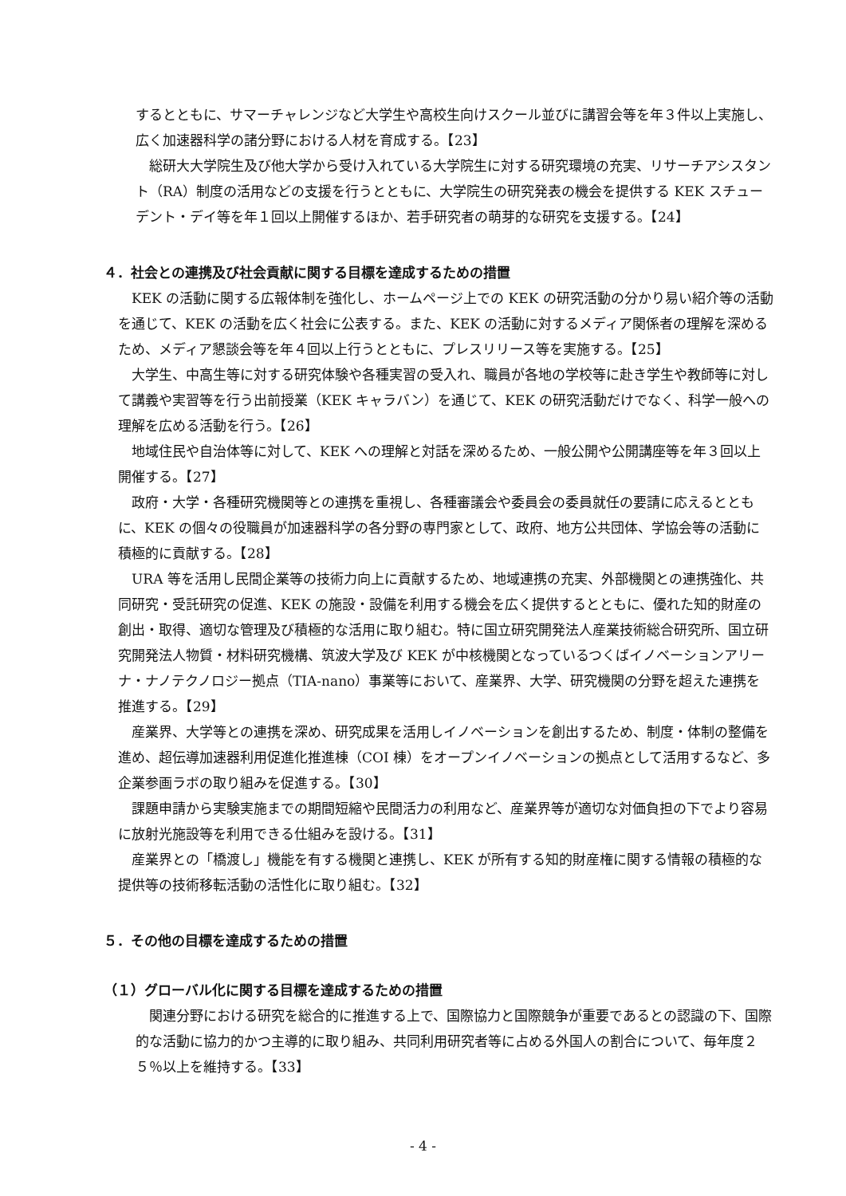するとともに、サマーチャレンジなど大学生や高校生向けスクール並びに講習会等を年３件以上実施し、広く加速器科学の諸分野における人材を育成する。【23】
総研大大学院生及び他大学から受け入れている大学院生に対する研究環境の充実、リサーチアシスタント（RA）制度の活用などの支援を行うとともに、大学院生の研究発表の機会を提供する KEK スチューデント・デイ等を年１回以上開催するほか、若手研究者の萌芽的な研究を支援する。【24】
４．社会との連携及び社会貢献に関する目標を達成するための措置
KEK の活動に関する広報体制を強化し、ホームページ上での KEK の研究活動の分かり易い紹介等の活動を通じて、KEK の活動を広く社会に公表する。また、KEK の活動に対するメディア関係者の理解を深めるため、メディア懇談会等を年４回以上行うとともに、プレスリリース等を実施する。【25】
大学生、中高生等に対する研究体験や各種実習の受入れ、職員が各地の学校等に赴き学生や教師等に対して講義や実習等を行う出前授業（KEK キャラバン）を通じて、KEK の研究活動だけでなく、科学一般への理解を広める活動を行う。【26】
地域住民や自治体等に対して、KEK への理解と対話を深めるため、一般公開や公開講座等を年３回以上開催する。【27】
政府・大学・各種研究機関等との連携を重視し、各種審議会や委員会の委員就任の要請に応えるとともに、KEK の個々の役職員が加速器科学の各分野の専門家として、政府、地方公共団体、学協会等の活動に積極的に貢献する。【28】
URA 等を活用し民間企業等の技術力向上に貢献するため、地域連携の充実、外部機関との連携強化、共同研究・受託研究の促進、KEK の施設・設備を利用する機会を広く提供するとともに、優れた知的財産の創出・取得、適切な管理及び積極的な活用に取り組む。特に国立研究開発法人産業技術総合研究所、国立研究開発法人物質・材料研究機構、筑波大学及び KEK が中核機関となっているつくばイノベーションアリーナ・ナノテクノロジー拠点（TIA-nano）事業等において、産業界、大学、研究機関の分野を超えた連携を推進する。【29】
産業界、大学等との連携を深め、研究成果を活用しイノベーションを創出するため、制度・体制の整備を進め、超伝導加速器利用促進化推進棟（COI 棟）をオープンイノベーションの拠点として活用するなど、多企業参画ラボの取り組みを促進する。【30】
課題申請から実験実施までの期間短縮や民間活力の利用など、産業界等が適切な対価負担の下でより容易に放射光施設等を利用できる仕組みを設ける。【31】
産業界との「橋渡し」機能を有する機関と連携し、KEK が所有する知的財産権に関する情報の積極的な提供等の技術移転活動の活性化に取り組む。【32】
５．その他の目標を達成するための措置
（１）グローバル化に関する目標を達成するための措置
関連分野における研究を総合的に推進する上で、国際協力と国際競争が重要であるとの認識の下、国際的な活動に協力的かつ主導的に取り組み、共同利用研究者等に占める外国人の割合について、毎年度２５％以上を維持する。【33】
- 4 -